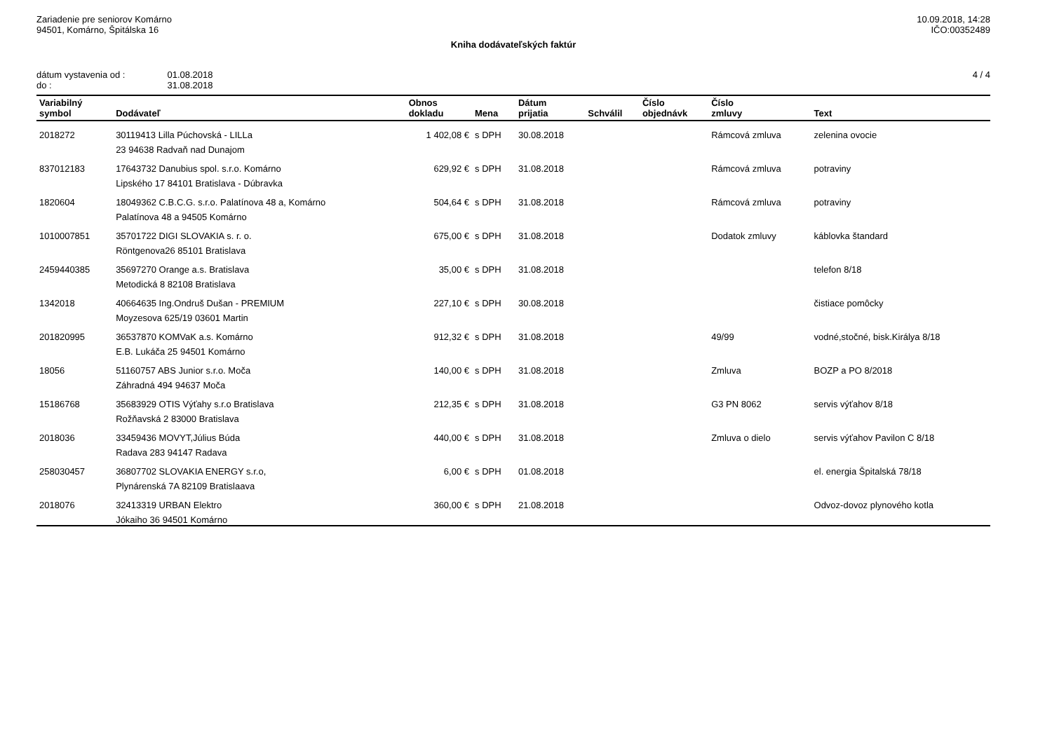Zariadenie pre seniorov Komárno
94501, Komárno, Špitálska 16
10.09.2018, 14:28
IČO:00352489
Kniha dodávateľských faktúr
| dátum vystavenia od : | 01.08.2018 |
| do : | 31.08.2018 |
4 / 4
| Variabilný symbol | Dodávateľ | Obnos dokladu | Mena | Dátum prijatia | Schválil | Číslo objednávk | Číslo zmluvy | Text |
| --- | --- | --- | --- | --- | --- | --- | --- | --- |
| 2018272 | 30119413 Lilla Púchovská - LILLa | 1 402,08 € | s DPH | 30.08.2018 | | | Rámcová zmluva | zelenina ovocie |
| | 23 94638 Radvaň nad Dunajom | | | | | | | |
| 837012183 | 17643732 Danubius spol. s.r.o. Komárno | 629,92 € | s DPH | 31.08.2018 | | | Rámcová zmluva | potraviny |
| | Lipského 17 84101 Bratislava - Dúbravka | | | | | | | |
| 1820604 | 18049362 C.B.C.G. s.r.o. Palatínova 48 a, Komárno | 504,64 € | s DPH | 31.08.2018 | | | Rámcová zmluva | potraviny |
| | Palatínova 48 a 94505 Komárno | | | | | | | |
| 1010007851 | 35701722 DIGI SLOVAKIA s. r. o. | 675,00 € | s DPH | 31.08.2018 | | | Dodatok zmluvy | káblovka štandard |
| | Röntgenova26 85101 Bratislava | | | | | | | |
| 2459440385 | 35697270 Orange a.s. Bratislava | 35,00 € | s DPH | 31.08.2018 | | | | telefon 8/18 |
| | Metodická 8 82108 Bratislava | | | | | | | |
| 1342018 | 40664635 Ing.Ondruš Dušan - PREMIUM | 227,10 € | s DPH | 30.08.2018 | | | | čistiace pomôcky |
| | Moyzesova 625/19 03601 Martin | | | | | | | |
| 201820995 | 36537870 KOMVaK a.s. Komárno | 912,32 € | s DPH | 31.08.2018 | | | 49/99 | vodné,stočné, bisk.Királya 8/18 |
| | E.B. Lukáča 25 94501 Komárno | | | | | | | |
| 18056 | 51160757 ABS Junior s.r.o. Moča | 140,00 € | s DPH | 31.08.2018 | | | Zmluva | BOZP a PO 8/2018 |
| | Záhradná 494 94637 Moča | | | | | | | |
| 15186768 | 35683929 OTIS Výťahy s.r.o Bratislava | 212,35 € | s DPH | 31.08.2018 | | | G3 PN 8062 | servis výťahov 8/18 |
| | Rožňavská 2 83000 Bratislava | | | | | | | |
| 2018036 | 33459436 MOVYT,Július Búda | 440,00 € | s DPH | 31.08.2018 | | | Zmluva o dielo | servis výťahov Pavilon C 8/18 |
| | Radava 283 94147 Radava | | | | | | | |
| 258030457 | 36807702 SLOVAKIA ENERGY s.r.o, | 6,00 € | s DPH | 01.08.2018 | | | | el. energia Špitalská 78/18 |
| | Plynárenská 7A 82109 Bratislaava | | | | | | | |
| 2018076 | 32413319 URBAN Elektro | 360,00 € | s DPH | 21.08.2018 | | | | Odvoz-dovoz plynového kotla |
| | Jókaiho 36 94501 Komárno | | | | | | | |